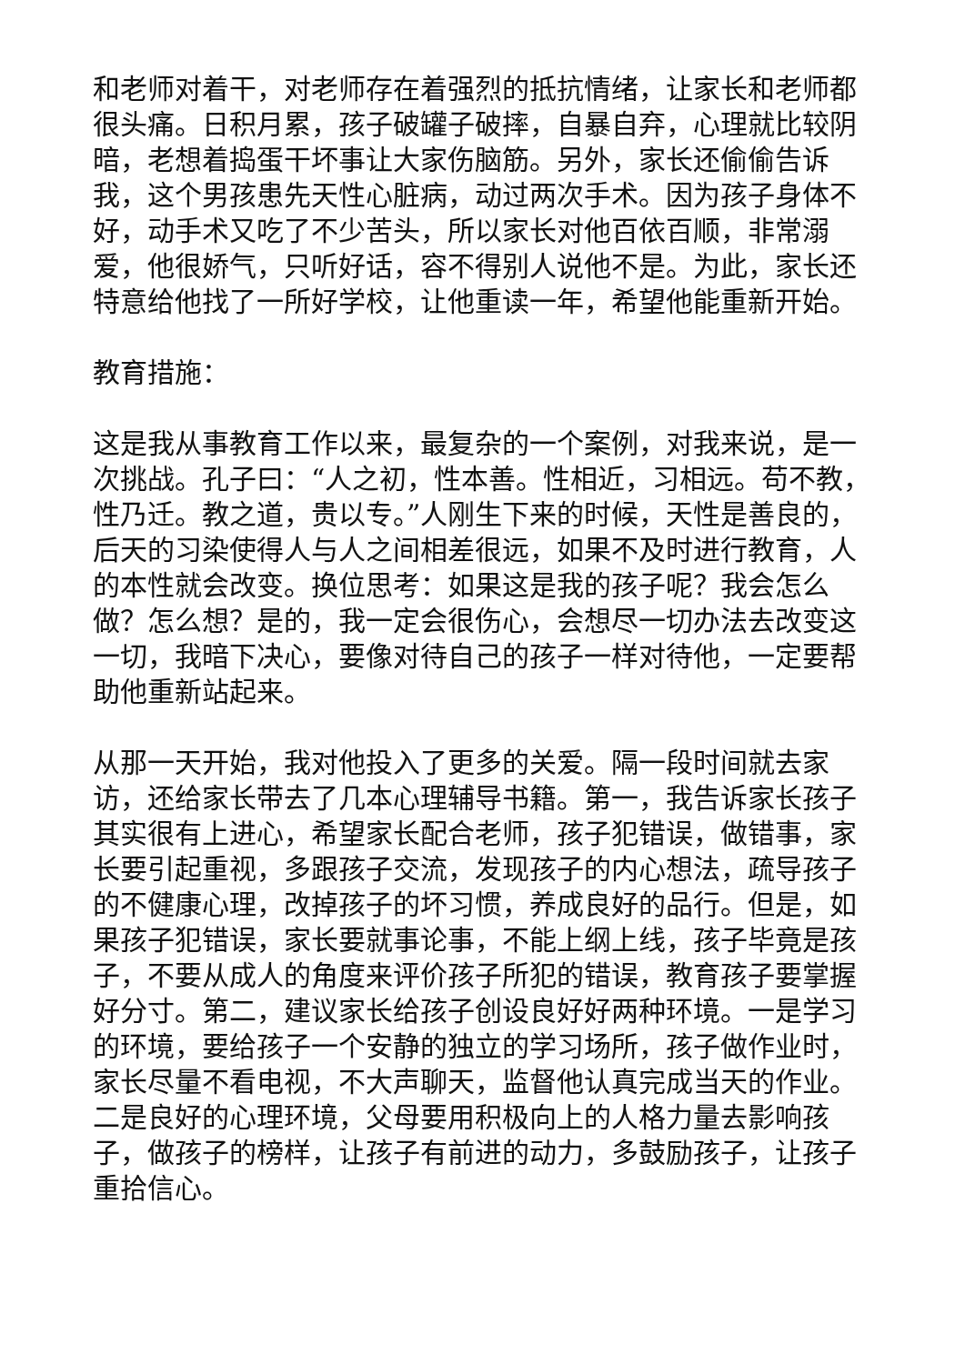和老师对着干，对老师存在着强烈的抵抗情绪，让家长和老师都很头痛。日积月累，孩子破罐子破摔，自暴自弃，心理就比较阴暗，老想着捣蛋干坏事让大家伤脑筋。另外，家长还偷偷告诉我，这个男孩患先天性心脏病，动过两次手术。因为孩子身体不好，动手术又吃了不少苦头，所以家长对他百依百顺，非常溺爱，他很娇气，只听好话，容不得别人说他不是。为此，家长还特意给他找了一所好学校，让他重读一年，希望他能重新开始。
教育措施：
这是我从事教育工作以来，最复杂的一个案例，对我来说，是一次挑战。孔子曰：“人之初，性本善。性相近，习相远。苟不教，性乃迁。教之道，贵以专。”人刚生下来的时候，天性是善良的，后天的习染使得人与人之间相差很远，如果不及时进行教育，人的本性就会改变。换位思考：如果这是我的孩子呢？我会怎么做？怎么想？是的，我一定会很伤心，会想尽一切办法去改变这一切，我暗下决心，要像对待自己的孩子一样对待他，一定要帮助他重新站起来。
从那一天开始，我对他投入了更多的关爱。隔一段时间就去家访，还给家长带去了几本心理辅导书籍。第一，我告诉家长孩子其实很有上进心，希望家长配合老师，孩子犯错误，做错事，家长要引起重视，多跟孩子交流，发现孩子的内心想法，疏导孩子的不健康心理，改掉孩子的坏习惯，养成良好的品行。但是，如果孩子犯错误，家长要就事论事，不能上纲上线，孩子毕竟是孩子，不要从成人的角度来评价孩子所犯的错误，教育孩子要掌握好分寸。第二，建议家长给孩子创设良好好两种环境。一是学习的环境，要给孩子一个安静的独立的学习场所，孩子做作业时，家长尽量不看电视，不大声聊天，监督他认真完成当天的作业。二是良好的心理环境，父母要用积极向上的人格力量去影响孩子，做孩子的榜样，让孩子有前进的动力，多鼓励孩子，让孩子重拾信心。